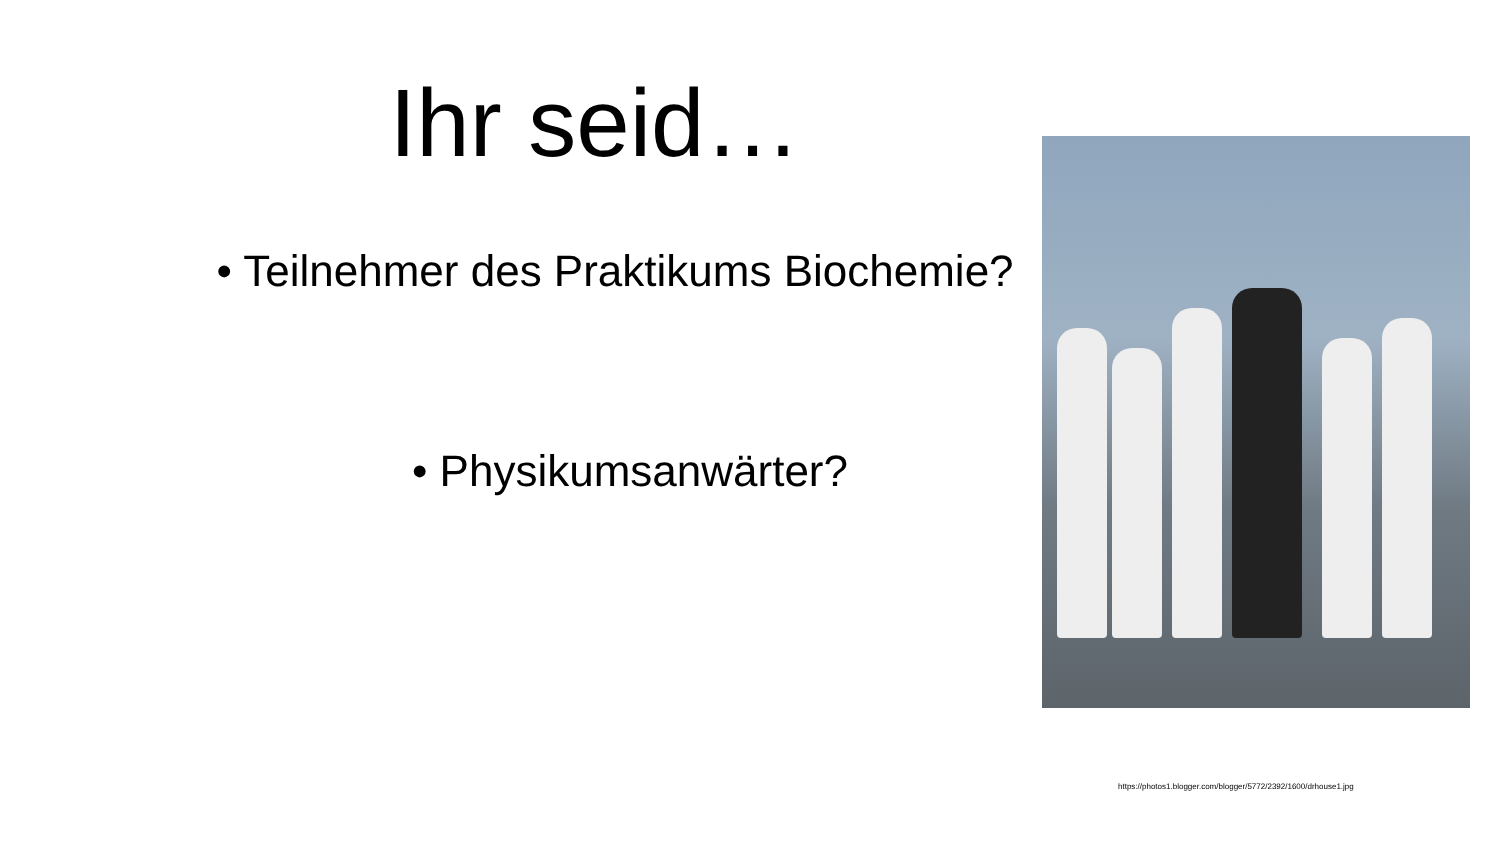Ihr seid…
• Teilnehmer des Praktikums Biochemie?
• Physikumsanwärter?
https://photos1.blogger.com/blogger/5772/2392/1600/drhouse1.jpg